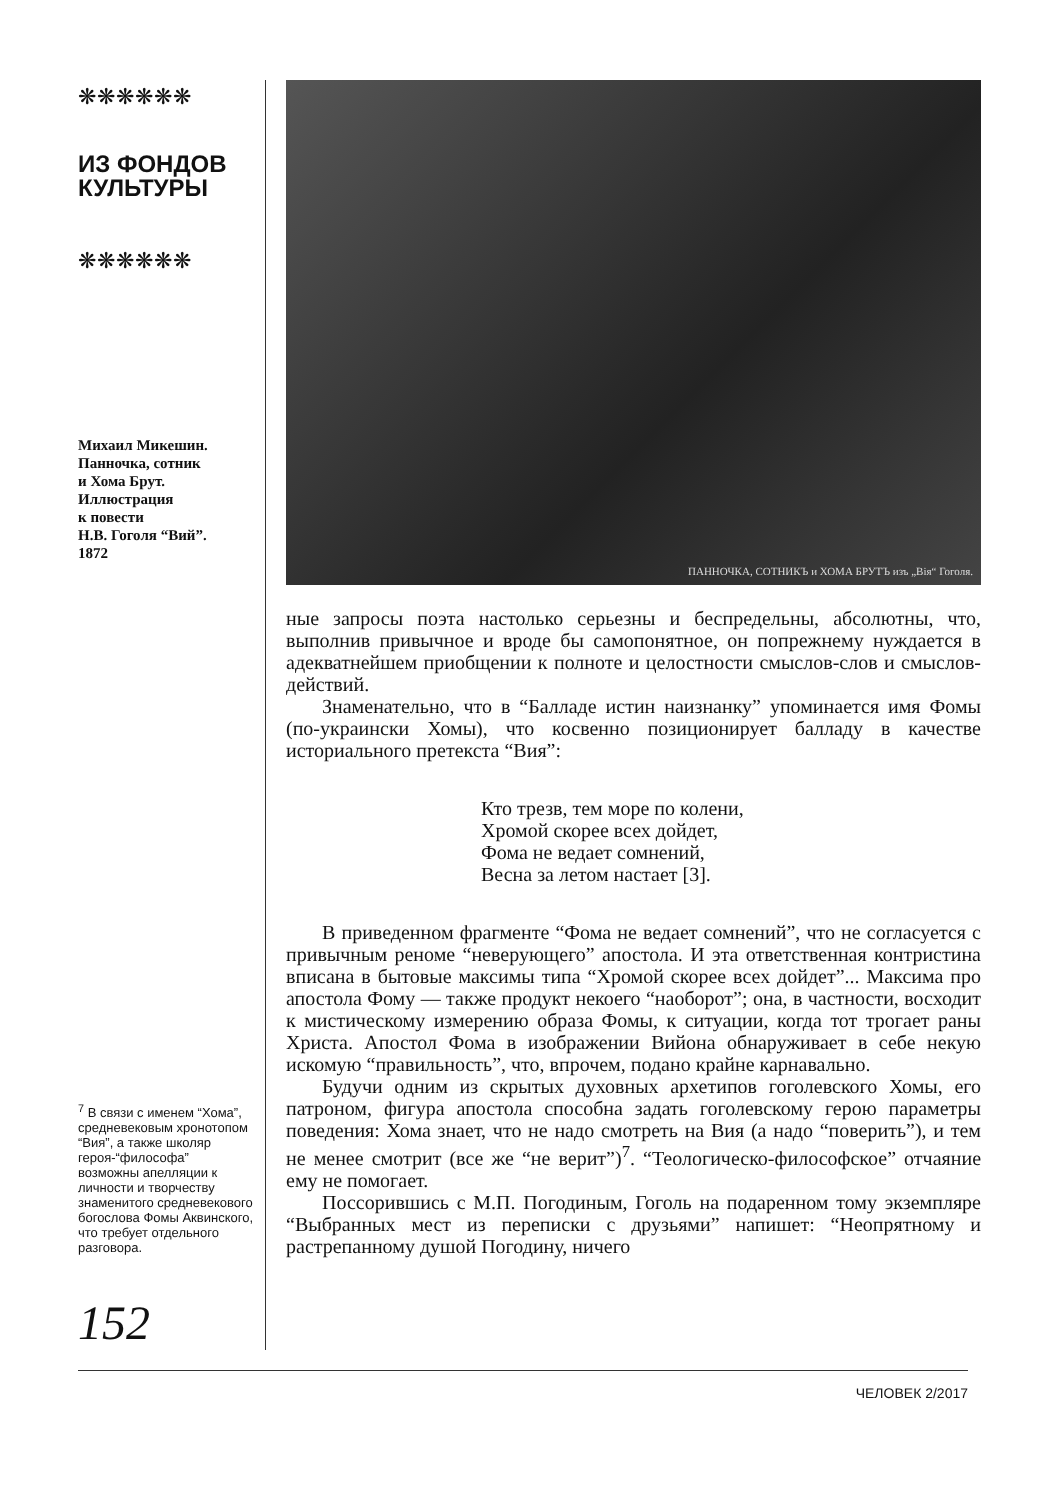❋❋❋❋❋❋
ИЗ ФОНДОВ
КУЛЬТУРЫ
❋❋❋❋❋❋
Михаил Микешин.
Панночка, сотник
и Хома Брут.
Иллюстрация
к повести
Н.В. Гоголя “Вий”.
1872
<sup>7</sup> В связи с именем “Хома”, средневековым хронотопом “Вия”, а также школяр героя-“философа” возможны апелляции к личности и творчеству знаменитого средневекового богослова Фомы Аквинского, что требует отдельного разговора.
152
ПАННОЧКА, СОТНИКЪ и ХОМА БРУТЪ изъ „Вія“ Гоголя.
ные запросы поэта настолько серьезны и беспредельны, абсолютны, что, выполнив привычное и вроде бы самопонятное, он попрежнему нуждается в адекватнейшем приобщении к полноте и целостности смыслов-слов и смыслов-действий.
Знаменательно, что в “Балладе истин наизнанку” упоминается имя Фомы (по-украински Хомы), что косвенно позиционирует балладу в качестве историального претекста “Вия”:
Кто трезв, тем море по колени,
Хромой скорее всех дойдет,
Фома не ведает сомнений,
Весна за летом настает [3].
В приведенном фрагменте “Фома не ведает сомнений”, что не согласуется с привычным реноме “неверующего” апостола. И эта ответственная контристина вписана в бытовые максимы типа “Хромой скорее всех дойдет”... Максима про апостола Фому — также продукт некоего “наоборот”; она, в частности, восходит к мистическому измерению образа Фомы, к ситуации, когда тот трогает раны Христа. Апостол Фома в изображении Вийона обнаруживает в себе некую искомую “правильность”, что, впрочем, подано крайне карнавально.
Будучи одним из скрытых духовных архетипов гоголевского Хомы, его патроном, фигура апостола способна задать гоголевскому герою параметры поведения: Хома знает, что не надо смотреть на Вия (а надо “поверить”), и тем не менее смотрит (все же “не верит”)<sup>7</sup>. “Теологическо-философское” отчаяние ему не помогает.
Поссорившись с М.П. Погодиным, Гоголь на подаренном тому экземпляре “Выбранных мест из переписки с друзьями” напишет: “Неопрятному и растрепанному душой Погодину, ничего
ЧЕЛОВЕК 2/2017